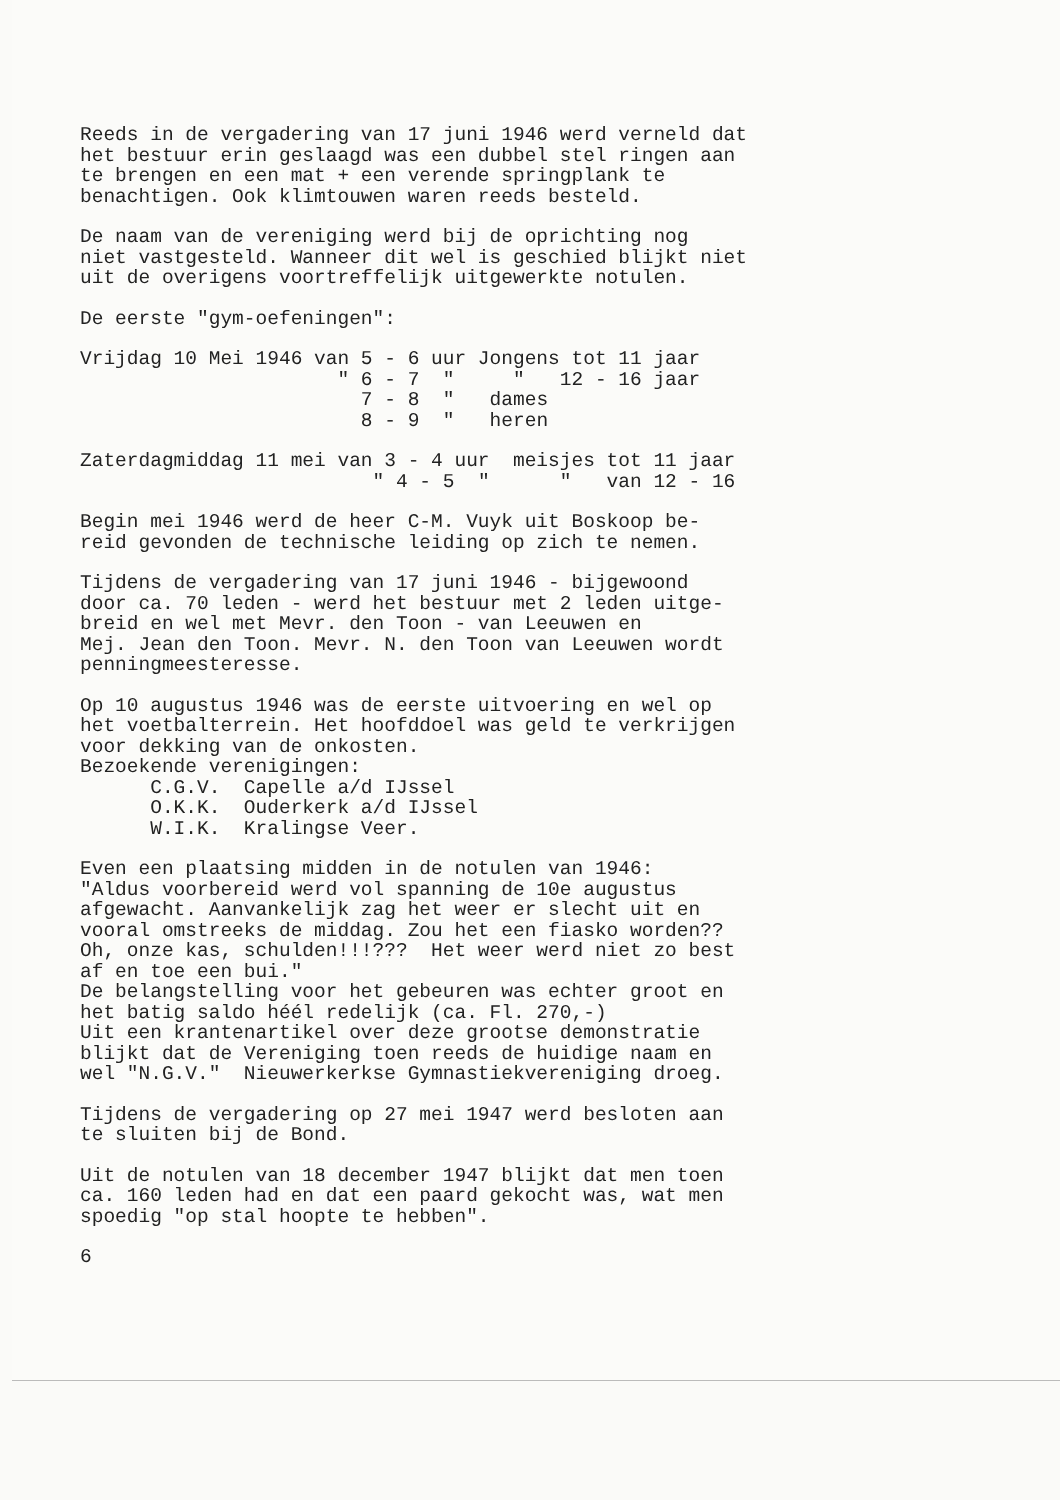Reeds in de vergadering van 17 juni 1946 werd verneld dat het bestuur erin geslaagd was een dubbel stel ringen aan te brengen en een mat + een verende springplank te benachtigen. Ook klimtouwen waren reeds besteld.
De naam van de vereniging werd bij de oprichting nog niet vastgesteld. Wanneer dit wel is geschied blijkt niet uit de overigens voortreffelijk uitgewerkte notulen.
De eerste "gym-oefeningen":
Vrijdag 10 Mei 1946 van 5 - 6 uur Jongens tot 11 jaar " 6 - 7 " " 12 - 16 jaar 7 - 8 " dames 8 - 9 " heren
Zaterdagmiddag 11 mei van 3 - 4 uur meisjes tot 11 jaar " 4 - 5 " " van 12 - 16
Begin mei 1946 werd de heer C-M. Vuyk uit Boskoop be- reid gevonden de technische leiding op zich te nemen.
Tijdens de vergadering van 17 juni 1946 - bijgewoond door ca. 70 leden - werd het bestuur met 2 leden uitge- breid en wel met Mevr. den Toon - van Leeuwen en Mej. Jean den Toon. Mevr. N. den Toon van Leeuwen wordt penningmeesteresse.
Op 10 augustus 1946 was de eerste uitvoering en wel op het voetbalterrein. Het hoofddoel was geld te verkrijgen voor dekking van de onkosten. Bezoekende verenigingen: C.G.V. Capelle a/d IJssel O.K.K. Ouderkerk a/d IJssel W.I.K. Kralingse Veer.
Even een plaatsing midden in de notulen van 1946: "Aldus voorbereid werd vol spanning de 10e augustus afgewacht. Aanvankelijk zag het weer er slecht uit en vooral omstreeks de middag. Zou het een fiasko worden?? Oh, onze kas, schulden!!!??? Het weer werd niet zo best af en toe een bui." De belangstelling voor het gebeuren was echter groot en het batig saldo héél redelijk (ca. Fl. 270,-) Uit een krantenartikel over deze grootse demonstratie blijkt dat de Vereniging toen reeds de huidige naam en wel "N.G.V." Nieuwerkerkse Gymnastiekvereniging droeg.
Tijdens de vergadering op 27 mei 1947 werd besloten aan te sluiten bij de Bond.
Uit de notulen van 18 december 1947 blijkt dat men toen ca. 160 leden had en dat een paard gekocht was, wat men spoedig "op stal hoopte te hebben".
6